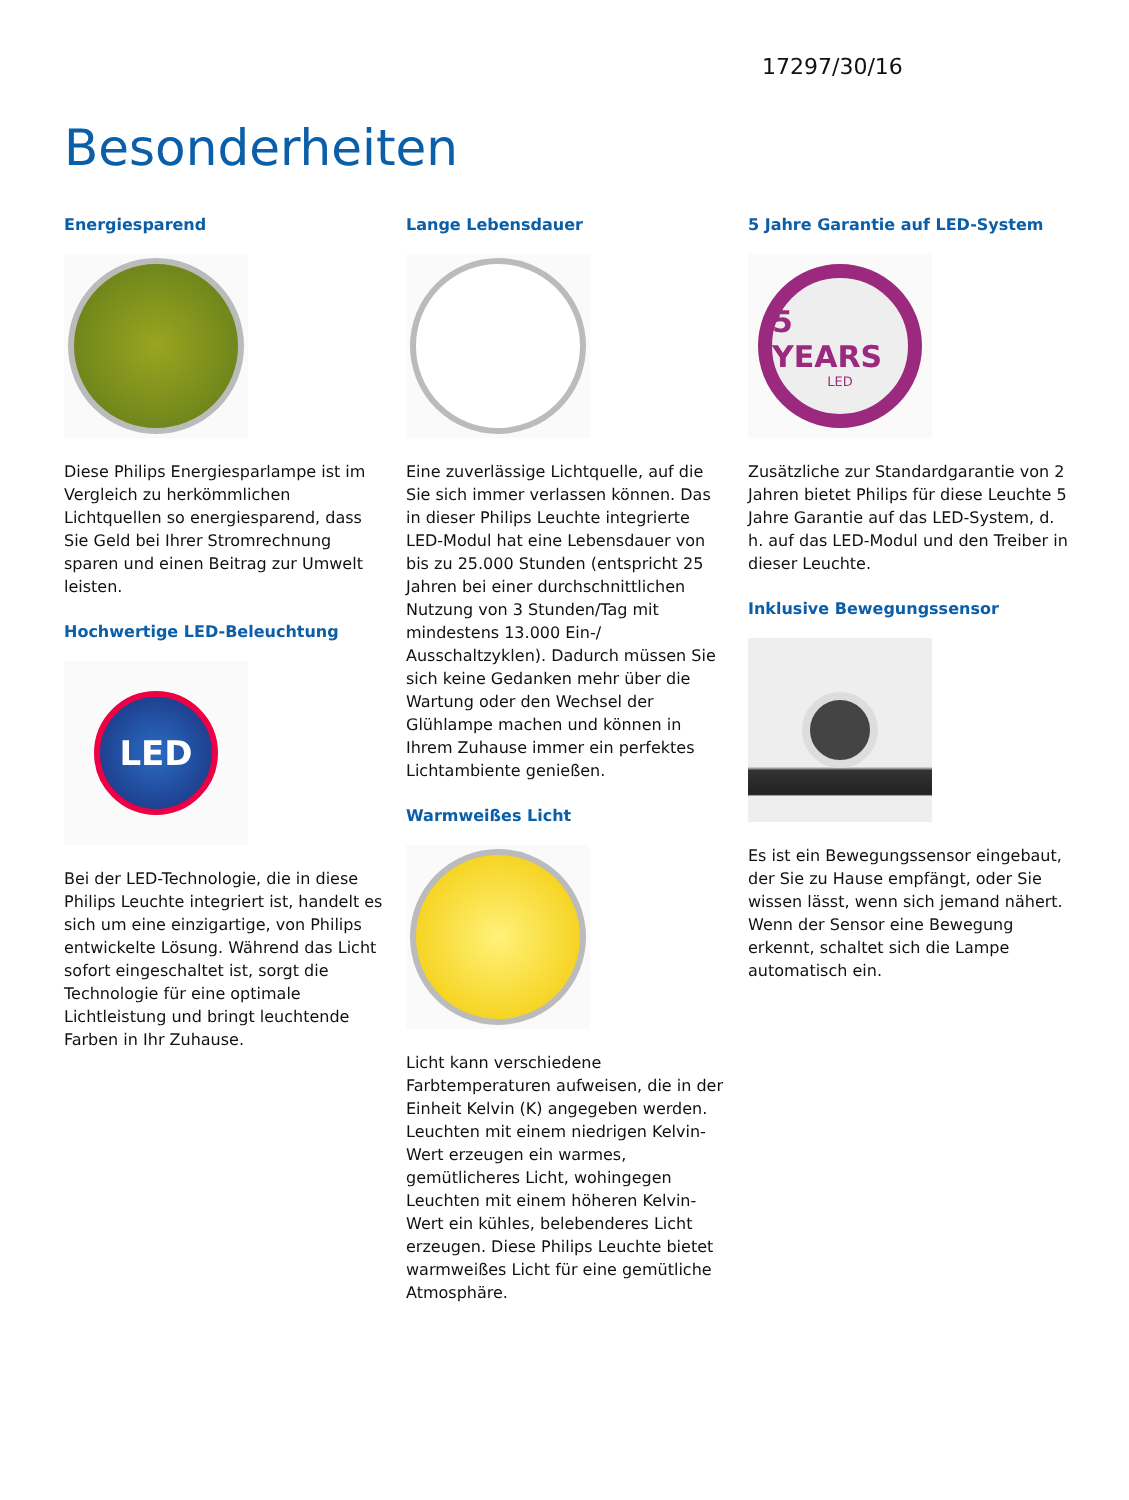17297/30/16
Besonderheiten
Energiesparend
Diese Philips Energiesparlampe ist im Vergleich zu herkömmlichen Lichtquellen so energiesparend, dass Sie Geld bei Ihrer Stromrechnung sparen und einen Beitrag zur Umwelt leisten.
Hochwertige LED-Beleuchtung
LED
Bei der LED-Technologie, die in diese Philips Leuchte integriert ist, handelt es sich um eine einzigartige, von Philips entwickelte Lösung. Während das Licht sofort eingeschaltet ist, sorgt die Technologie für eine optimale Lichtleistung und bringt leuchtende Farben in Ihr Zuhause.
Lange Lebensdauer
Eine zuverlässige Lichtquelle, auf die Sie sich immer verlassen können. Das in dieser Philips Leuchte integrierte LED-Modul hat eine Lebensdauer von bis zu 25.000 Stunden (entspricht 25 Jahren bei einer durchschnittlichen Nutzung von 3 Stunden/Tag mit mindestens 13.000 Ein-/ Ausschaltzyklen). Dadurch müssen Sie sich keine Gedanken mehr über die Wartung oder den Wechsel der Glühlampe machen und können in Ihrem Zuhause immer ein perfektes Lichtambiente genießen.
Warmweißes Licht
Licht kann verschiedene Farbtemperaturen aufweisen, die in der Einheit Kelvin (K) angegeben werden. Leuchten mit einem niedrigen Kelvin-Wert erzeugen ein warmes, gemütlicheres Licht, wohingegen Leuchten mit einem höheren Kelvin-Wert ein kühles, belebenderes Licht erzeugen. Diese Philips Leuchte bietet warmweißes Licht für eine gemütliche Atmosphäre.
5 Jahre Garantie auf LED-System
5 YEARS
LED
Zusätzliche zur Standardgarantie von 2 Jahren bietet Philips für diese Leuchte 5 Jahre Garantie auf das LED-System, d. h. auf das LED-Modul und den Treiber in dieser Leuchte.
Inklusive Bewegungssensor
Es ist ein Bewegungssensor eingebaut, der Sie zu Hause empfängt, oder Sie wissen lässt, wenn sich jemand nähert. Wenn der Sensor eine Bewegung erkennt, schaltet sich die Lampe automatisch ein.